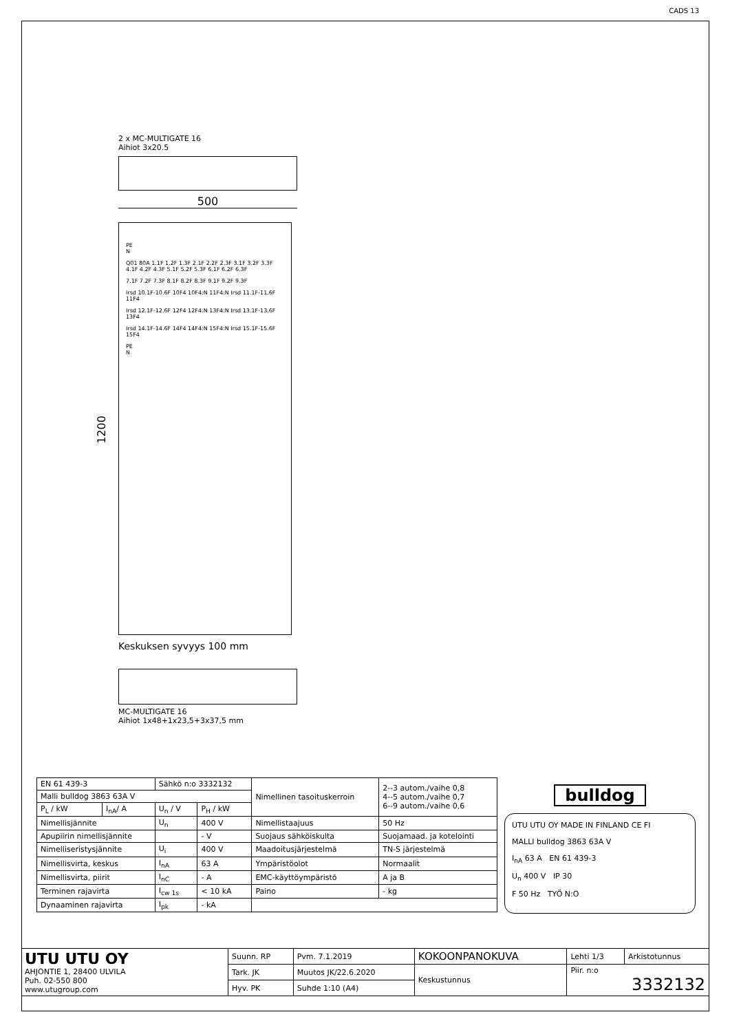CADS 13
2 x MC-MULTIGATE 16
Aihiot 3x20.5
500
1200
PE
N
Q01 80A 1.1F 1.2F 1.3F 2.1F 2.2F 2.3F 3.1F 3.2F 3.3F 4.1F 4.2F 4.3F 5.1F 5.2F 5.3F 6.1F 6.2F 6.3F
7.1F 7.2F 7.3F 8.1F 8.2F 8.3F 9.1F 9.2F 9.3F
Irsd 10.1F-10.6F 10F4 10F4:N 11F4:N Irsd 11.1F-11.6F 11F4
Irsd 12.1F-12.6F 12F4 12F4:N 13F4:N Irsd 13.1F-13.6F 13F4
Irsd 14.1F-14.6F 14F4 14F4:N 15F4:N Irsd 15.1F-15.6F 15F4
PE
N
Keskuksen syvyys 100 mm
MC-MULTIGATE 16
Aihiot 1x48+1x23,5+3x37,5 mm
| EN 61 439-3 | | Sähkö n:o 3332132 | | Nimellinen tasoituskerroin | 2--3 autom./vaihe 0,8 4--5 autom./vaihe 0,7 6--9 autom./vaihe 0,6 |
| Malli bulldog 3863 63A V | | | | | |
| P<sub>L</sub> / kW | I<sub>nA</sub>/ A | U<sub>n</sub> / V | P<sub>H</sub> / kW | | |
| Nimellisjännite | | U<sub>n</sub> | 400 V | Nimellistaajuus | 50 Hz |
| Apupiirin nimellisjännite | | | - V | Suojaus sähköiskulta | Suojamaad. ja kotelointi |
| Nimelliseristysjännite | | U<sub>i</sub> | 400 V | Maadoitusjärjestelmä | TN-S järjestelmä |
| Nimellisvirta, keskus | | I<sub>nA</sub> | 63 A | Ympäristöolot | Normaalit |
| Nimellisvirta, piirit | | I<sub>nC</sub> | - A | EMC-käyttöympäristö | A ja B |
| Terminen rajavirta | | I<sub>cw 1s</sub> | < 10 kA | Paino | - kg |
| Dynaaminen rajavirta | | I<sub>pk</sub> | - kA | | |
bulldog
UTU UTU OY MADE IN FINLAND CE FI
MALLI bulldog 3863 63A V
I<sub>nA</sub> 63 A EN 61 439-3
U<sub>n</sub> 400 V IP 30
F 50 Hz TYÖ N:O
| UTU UTU OY AHJONTIE 1, 28400 ULVILA Puh. 02-550 800 www.utugroup.com | Suunn. RP | Pvm. 7.1.2019 | KOKOONPANOKUVA | Lehti 1/3 | Arkistotunnus |
| | Tark. JK | Muutos JK/22.6.2020 | Keskustunnus | Piir. n:o 3332132 | |
| | Hyv. PK | Suhde 1:10 (A4) | | | |